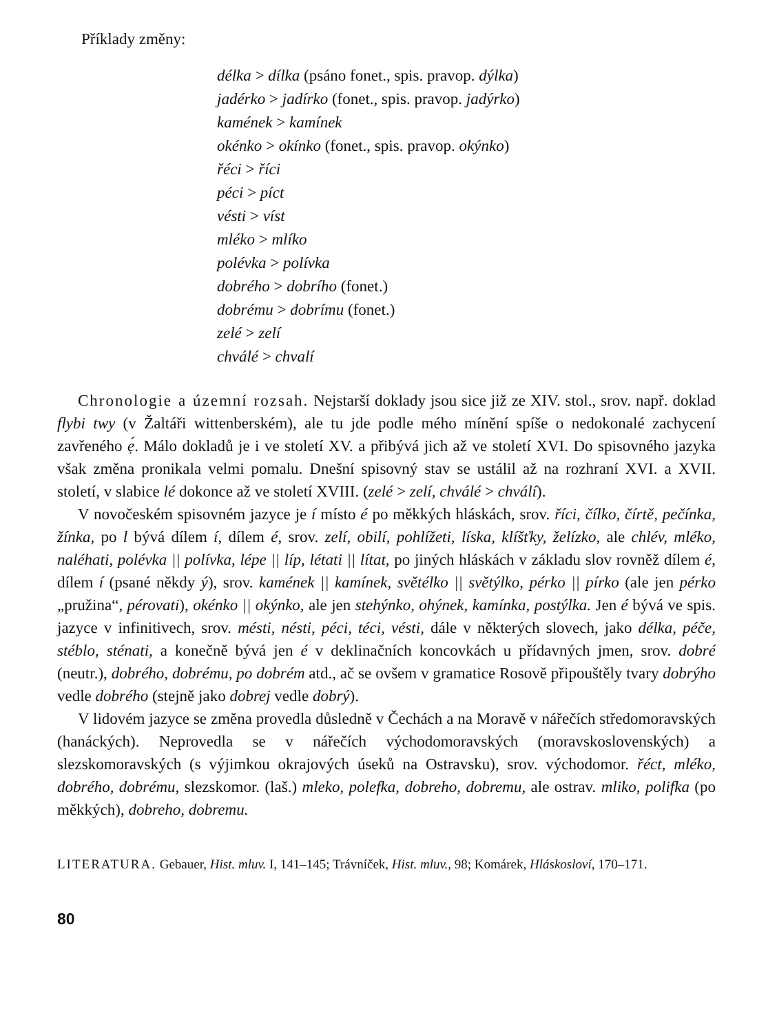Příklady změny:
délka > dílka (psáno fonet., spis. pravop. dýlka)
jadérko > jadírko (fonet., spis. pravop. jadýrko)
kamének > kamínek
okénko > okínko (fonet., spis. pravop. okýnko)
řéci > říci
péci > píct
vésti > víst
mléko > mlíko
polévka > polívka
dobrého > dobrího (fonet.)
dobrému > dobrímu (fonet.)
zelé > zelí
chválé > chvalí
Chronologie a územní rozsah. Nejstarší doklady jsou sice již ze XIV. stol., srov. např. doklad flybi twy (v Žaltáři wittenberském), ale tu jde podle mého mínění spíše o nedokonalé zachycení zavřeného ẹ́. Málo dokladů je i ve století XV. a přibývá jich až ve století XVI. Do spisovného jazyka však změna pronikala velmi pomalu. Dnešní spisovný stav se ustálil až na rozhraní XVI. a XVII. století, v slabice lé dokonce až ve století XVIII. (zelé > zelí, chválé > chválí).
V novočeském spisovném jazyce je í místo é po měkkých hláskách, srov. říci, čílko, čírtě, pečínka, žínka, po l bývá dílem í, dílem é, srov. zelí, obilí, pohlížeti, líska, klíšťky, želízko, ale chlév, mléko, naléhati, polévka || polívka, lépe || líp, létati || lítat, po jiných hláskách v základu slov rovněž dílem é, dílem í (psané někdy ý), srov. kamének || kamínek, světélko || světýlko, pérko || pírko (ale jen pérko „pružina“, pérovati), okénko || okýnko, ale jen stehýnko, ohýnek, kamínka, postýlka. Jen é bývá ve spis. jazyce v infinitivech, srov. mésti, nésti, péci, téci, vésti, dále v některých slovech, jako délka, péče, stéblo, sténati, a konečně bývá jen é v deklinačních koncovkách u přídavných jmen, srov. dobré (neutr.), dobrého, dobrému, po dobrém atd., ač se ovšem v gramatice Rosově připouštěly tvary dobrýho vedle dobrého (stejně jako dobrej vedle dobrý).
V lidovém jazyce se změna provedla důsledně v Čechách a na Moravě v nářečích středomoravských (hanáckých). Neprovedla se v nářečích východomoravských (moravskoslovenských) a slezskomoravských (s výjimkou okrajových úseků na Ostravsku), srov. východomor. řéct, mléko, dobrého, dobrému, slezskomor. (laš.) mleko, polefka, dobreho, dobremu, ale ostrav. mliko, polifka (po měkkých), dobreho, dobremu.
LITERATURA. Gebauer, Hist. mluv. I, 141–145; Trávníček, Hist. mluv., 98; Komárek, Hláskosloví, 170–171.
80